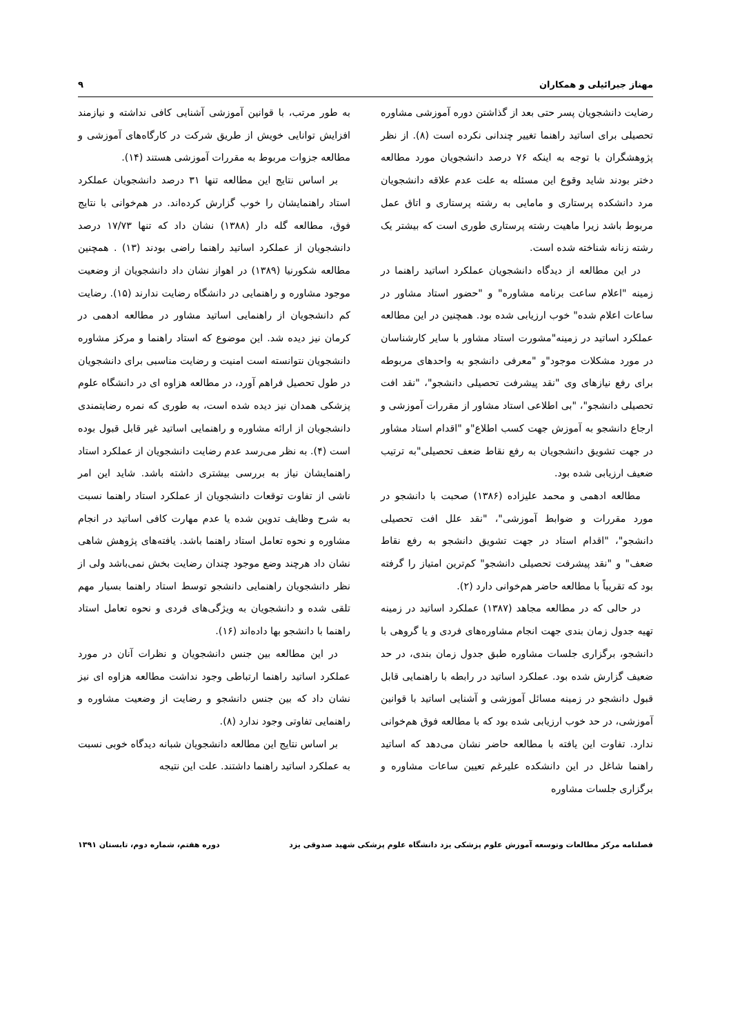مهناز جبرائیلی و همکاران ۹
رضایت دانشجویان پسر حتی بعد از گذاشتن دوره آموزشی مشاوره تحصیلی برای اساتید راهنما تغییر چندانی نکرده است (۸). از نظر پژوهشگران با توجه به اینکه ۷۶ درصد دانشجویان مورد مطالعه دختر بودند شاید وقوع این مسئله به علت عدم علاقه دانشجویان مرد دانشکده پرستاری و مامایی به رشته پرستاری و اتاق عمل مربوط باشد زیرا ماهیت رشته پرستاری طوری است که بیشتر یک رشته زنانه شناخته شده است.
در این مطالعه از دیدگاه دانشجویان عملکرد اساتید راهنما در زمینه "اعلام ساعت برنامه مشاوره" و "حضور استاد مشاور در ساعات اعلام شده" خوب ارزیابی شده بود. همچنین در این مطالعه عملکرد اساتید در زمینه"مشورت استاد مشاور با سایر کارشناسان در مورد مشکلات موجود"و "معرفی دانشجو به واحدهای مربوطه برای رفع نیازهای وی "نقد پیشرفت تحصیلی دانشجو"، "نقد افت تحصیلی دانشجو"، "بی اطلاعی استاد مشاور از مقررات آموزشی و ارجاع دانشجو به آموزش جهت کسب اطلاع"و "اقدام استاد مشاور در جهت تشویق دانشجویان به رفع نقاط ضعف تحصیلی"به ترتیب ضعیف ارزیابی شده بود.
مطالعه ادهمی و محمد علیزاده (۱۳۸۶) صحبت با دانشجو در مورد مقررات و ضوابط آموزشی"، "نقد علل افت تحصیلی دانشجو"، "اقدام استاد در جهت تشویق دانشجو به رفع نقاط ضعف" و "نقد پیشرفت تحصیلی دانشجو" کم‌ترین امتیاز را گرفته بود که تقریباً با مطالعه حاضر هم‌خوانی دارد (۲).
در حالی که در مطالعه مجاهد (۱۳۸۷) عملکرد اساتید در زمینه تهیه جدول زمان بندی جهت انجام مشاوره‌های فردی و یا گروهی با دانشجو، برگزاری جلسات مشاوره طبق جدول زمان بندی، در حد ضعیف گزارش شده بود. عملکرد اساتید در رابطه با راهنمایی قابل قبول دانشجو در زمینه مسائل آموزشی و آشنایی اساتید با قوانین آموزشی، در حد خوب ارزیابی شده بود که با مطالعه فوق هم‌خوانی ندارد. تفاوت این یافته با مطالعه حاضر نشان می‌دهد که اساتید راهنما شاغل در این دانشکده علیرغم تعیین ساعات مشاوره و برگزاری جلسات مشاوره
به طور مرتب، با قوانین آموزشی آشنایی کافی نداشته و نیازمند افزایش توانایی خویش از طریق شرکت در کارگاه‌های آموزشی و مطالعه جزوات مربوط به مقررات آموزشی هستند (۱۴).
بر اساس نتایج این مطالعه تنها ۳۱ درصد دانشجویان عملکرد استاد راهنمایشان را خوب گزارش کرده‌اند. در هم‌خوانی با نتایج فوق، مطالعه گله دار (۱۳۸۸) نشان داد که تنها ۱۷/۷۳ درصد دانشجویان از عملکرد اساتید راهنما راضی بودند (۱۳) . همچنین مطالعه شکورنیا (۱۳۸۹) در اهواز نشان داد دانشجویان از وضعیت موجود مشاوره و راهنمایی در دانشگاه رضایت ندارند (۱۵). رضایت کم دانشجویان از راهنمایی اساتید مشاور در مطالعه ادهمی در کرمان نیز دیده شد. این موضوع که استاد راهنما و مرکز مشاوره دانشجویان نتوانسته است امنیت و رضایت مناسبی برای دانشجویان در طول تحصیل فراهم آورد، در مطالعه هزاوه ای در دانشگاه علوم پزشکی همدان نیز دیده شده است، به طوری که نمره رضایتمندی دانشجویان از ارائه مشاوره و راهنمایی اساتید غیر قابل قبول بوده است (۴). به نظر می‌رسد عدم رضایت دانشجویان از عملکرد استاد راهنمایشان نیاز به بررسی بیشتری داشته باشد. شاید این امر ناشی از تفاوت توقعات دانشجویان از عملکرد استاد راهنما نسبت به شرح وظایف تدوین شده یا عدم مهارت کافی اساتید در انجام مشاوره و نحوه تعامل استاد راهنما باشد. یافته‌های پژوهش شاهی نشان داد هرچند وضع موجود چندان رضایت بخش نمی‌باشد ولی از نظر دانشجویان راهنمایی دانشجو توسط استاد راهنما بسیار مهم تلقی شده و دانشجویان به ویژگی‌های فردی و نحوه تعامل استاد راهنما با دانشجو بها داده‌اند (۱۶).
در این مطالعه بین جنس دانشجویان و نظرات آنان در مورد عملکرد اساتید راهنما ارتباطی وجود نداشت مطالعه هزاوه ای نیز نشان داد که بین جنس دانشجو و رضایت از وضعیت مشاوره و راهنمایی تفاوتی وجود ندارد (۸).
بر اساس نتایج این مطالعه دانشجویان شبانه دیدگاه خوبی نسبت به عملکرد اساتید راهنما داشتند. علت این نتیجه
فصلنامه مرکز مطالعات وتوسعه آموزش علوم پزشکی یزد دانشگاه علوم پزشکی شهید صدوقی یزد دوره هفتم، شماره دوم، تابستان ۱۳۹۱